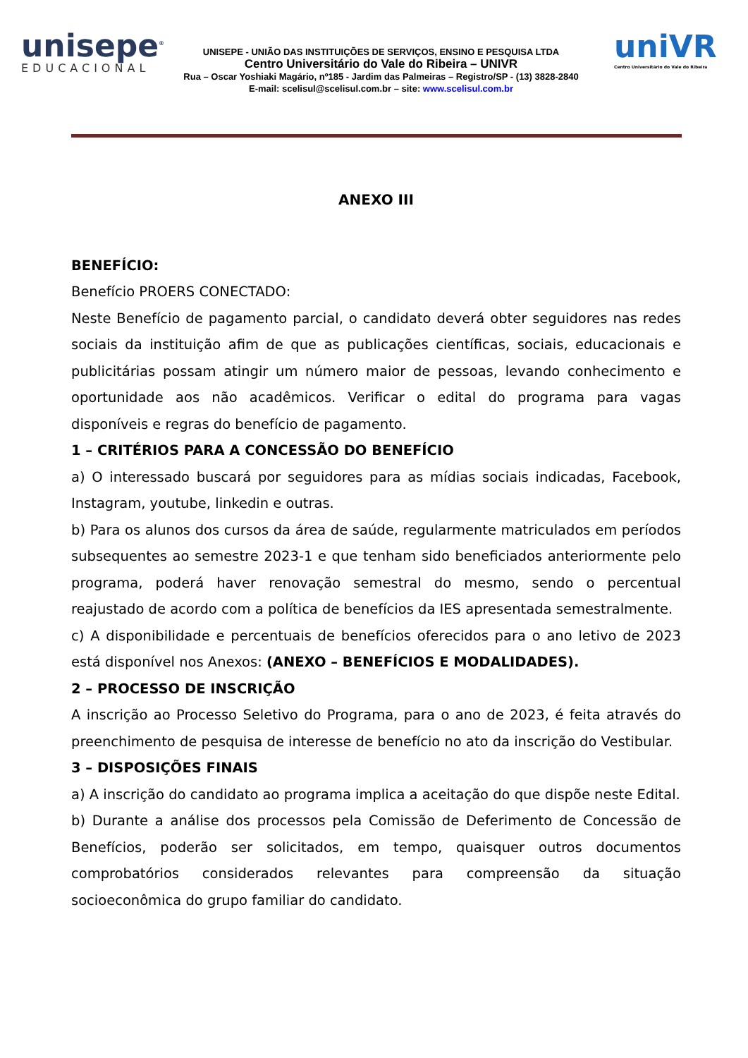unisepe<sup>®</sup>
EDUCACIONAL
UNISEPE - UNIÃO DAS INSTITUIÇÕES DE SERVIÇOS, ENSINO E PESQUISA LTDA
Centro Universitário do Vale do Ribeira – UNIVR
Rua – Oscar Yoshiaki Magário, nº185 - Jardim das Palmeiras – Registro/SP - (13) 3828-2840
E-mail: scelisul@scelisul.com.br – site: www.scelisul.com.br
uniVR
Centro Universitário do Vale do Ribeira
ANEXO III
BENEFÍCIO:
Benefício PROERS CONECTADO:
Neste Benefício de pagamento parcial, o candidato deverá obter seguidores nas redes sociais da instituição afim de que as publicações científicas, sociais, educacionais e publicitárias possam atingir um número maior de pessoas, levando conhecimento e oportunidade aos não acadêmicos. Verificar o edital do programa para vagas disponíveis e regras do benefício de pagamento.
1 – CRITÉRIOS PARA A CONCESSÃO DO BENEFÍCIO
a) O interessado buscará por seguidores para as mídias sociais indicadas, Facebook, Instagram, youtube, linkedin e outras.
b) Para os alunos dos cursos da área de saúde, regularmente matriculados em períodos subsequentes ao semestre 2023-1 e que tenham sido beneficiados anteriormente pelo programa, poderá haver renovação semestral do mesmo, sendo o percentual reajustado de acordo com a política de benefícios da IES apresentada semestralmente.
c) A disponibilidade e percentuais de benefícios oferecidos para o ano letivo de 2023 está disponível nos Anexos: (ANEXO – BENEFÍCIOS E MODALIDADES).
2 – PROCESSO DE INSCRIÇÃO
A inscrição ao Processo Seletivo do Programa, para o ano de 2023, é feita através do preenchimento de pesquisa de interesse de benefício no ato da inscrição do Vestibular.
3 – DISPOSIÇÕES FINAIS
a) A inscrição do candidato ao programa implica a aceitação do que dispõe neste Edital.
b) Durante a análise dos processos pela Comissão de Deferimento de Concessão de Benefícios, poderão ser solicitados, em tempo, quaisquer outros documentos comprobatórios considerados relevantes para compreensão da situação socioeconômica do grupo familiar do candidato.